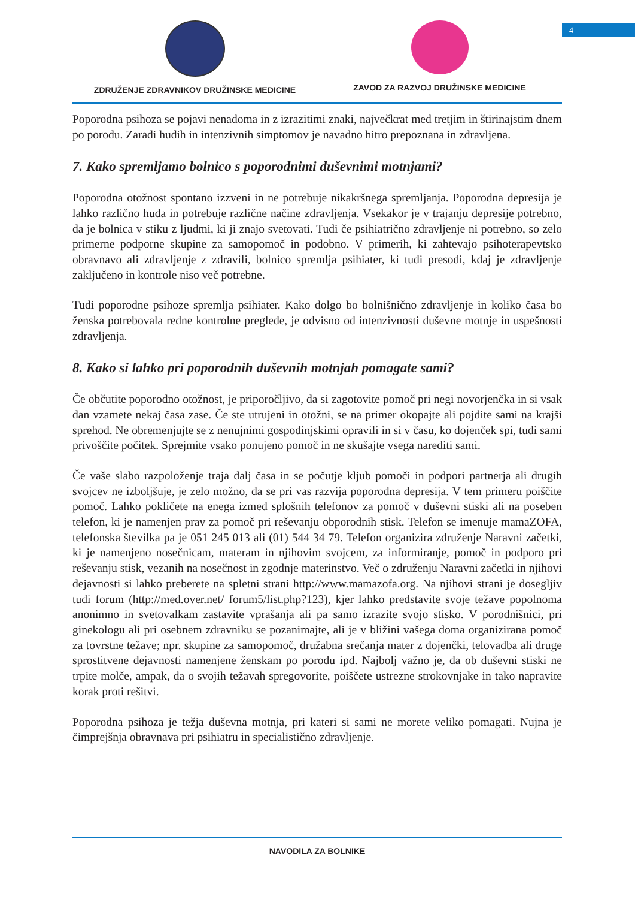4
ZDRUŽENJE ZDRAVNIKOV DRUŽINSKE MEDICINE
ZAVOD ZA RAZVOJ DRUŽINSKE MEDICINE
Poporodna psihoza se pojavi nenadoma in z izrazitimi znaki, največkrat med tretjim in štirinajstim dnem po porodu. Zaradi hudih in intenzivnih simptomov je navadno hitro prepoznana in zdravljena.
7. Kako spremljamo bolnico s poporodnimi duševnimi motnjami?
Poporodna otožnost spontano izzveni in ne potrebuje nikakršnega spremljanja. Poporodna depresija je lahko različno huda in potrebuje različne načine zdravljenja. Vsekakor je v trajanju depresije potrebno, da je bolnica v stiku z ljudmi, ki ji znajo svetovati. Tudi če psihiatrično zdravljenje ni potrebno, so zelo primerne podporne skupine za samopomoč in podobno. V primerih, ki zahtevajo psihoterapevtsko obravnavo ali zdravljenje z zdravili, bolnico spremlja psihiater, ki tudi presodi, kdaj je zdravljenje zaključeno in kontrole niso več potrebne.
Tudi poporodne psihoze spremlja psihiater. Kako dolgo bo bolnišnično zdravljenje in koliko časa bo ženska potrebovala redne kontrolne preglede, je odvisno od intenzivnosti duševne motnje in uspešnosti zdravljenja.
8. Kako si lahko pri poporodnih duševnih motnjah pomagate sami?
Če občutite poporodno otožnost, je priporočljivo, da si zagotovite pomoč pri negi novorjenčka in si vsak dan vzamete nekaj časa zase. Če ste utrujeni in otožni, se na primer okopajte ali pojdite sami na krajši sprehod. Ne obremenjujte se z nenujnimi gospodinjskimi opravili in si v času, ko dojenček spi, tudi sami privoščite počitek. Sprejmite vsako ponujeno pomoč in ne skušajte vsega narediti sami.
Če vaše slabo razpoloženje traja dalj časa in se počutje kljub pomoči in podpori partnerja ali drugih svojcev ne izboljšuje, je zelo možno, da se pri vas razvija poporodna depresija. V tem primeru poiščite pomoč. Lahko pokličete na enega izmed splošnih telefonov za pomoč v duševni stiski ali na poseben telefon, ki je namenjen prav za pomoč pri reševanju obporodnih stisk. Telefon se imenuje mamaZOFA, telefonska številka pa je 051 245 013 ali (01) 544 34 79. Telefon organizira združenje Naravni začetki, ki je namenjeno nosečnicam, materam in njihovim svojcem, za informiranje, pomoč in podporo pri reševanju stisk, vezanih na nosečnost in zgodnje materinstvo. Več o združenju Naravni začetki in njihovi dejavnosti si lahko preberete na spletni strani http://www.mamazofa.org. Na njihovi strani je dosegljiv tudi forum (http://med.over.net/ forum5/list.php?123), kjer lahko predstavite svoje težave popolnoma anonimno in svetovalkam zastavite vprašanja ali pa samo izrazite svojo stisko. V porodnišnici, pri ginekologu ali pri osebnem zdravniku se pozanimajte, ali je v bližini vašega doma organizirana pomoč za tovrstne težave; npr. skupine za samopomoč, družabna srečanja mater z dojenčki, telovadba ali druge sprostitvene dejavnosti namenjene ženskam po porodu ipd. Najbolj važno je, da ob duševni stiski ne trpite molče, ampak, da o svojih težavah spregovorite, poiščete ustrezne strokovnjake in tako napravite korak proti rešitvi.
Poporodna psihoza je težja duševna motnja, pri kateri si sami ne morete veliko pomagati. Nujna je čimprejšnja obravnava pri psihiatru in specialistično zdravljenje.
NAVODILA ZA BOLNIKE